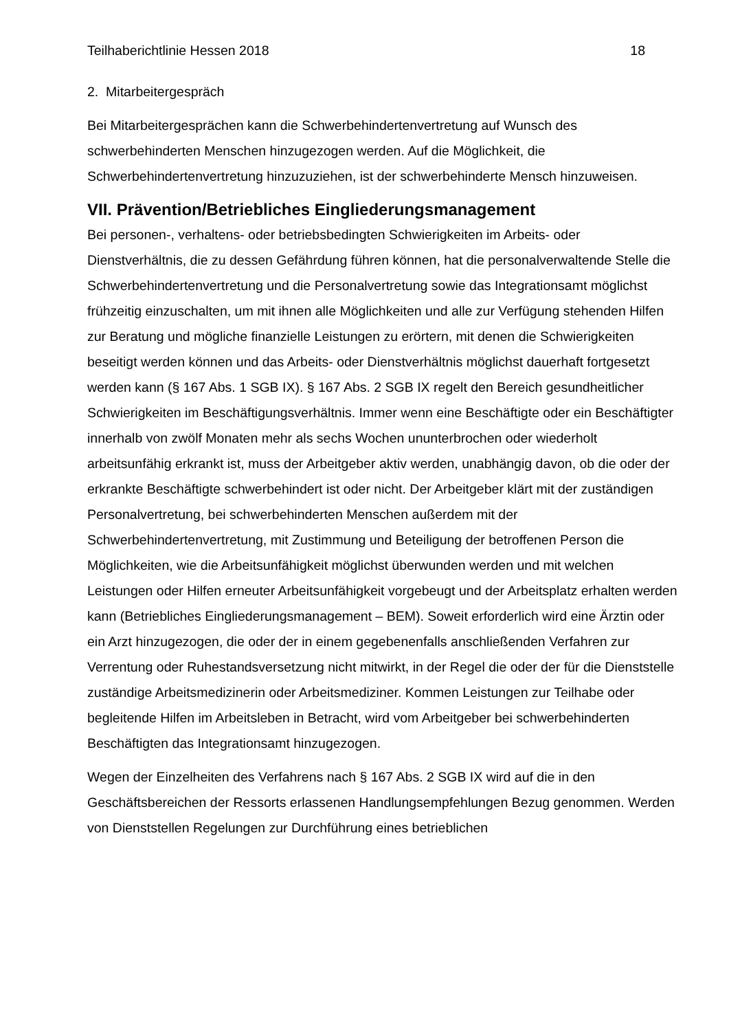Teilhaberichtlinie Hessen 2018 18
2. Mitarbeitergespräch
Bei Mitarbeitergesprächen kann die Schwerbehindertenvertretung auf Wunsch des schwerbehinderten Menschen hinzugezogen werden. Auf die Möglichkeit, die Schwerbehindertenvertretung hinzuzuziehen, ist der schwerbehinderte Mensch hinzuweisen.
VII. Prävention/Betriebliches Eingliederungsmanagement
Bei personen-, verhaltens- oder betriebsbedingten Schwierigkeiten im Arbeits- oder Dienstverhältnis, die zu dessen Gefährdung führen können, hat die personalverwaltende Stelle die Schwerbehindertenvertretung und die Personalvertretung sowie das Integrationsamt möglichst frühzeitig einzuschalten, um mit ihnen alle Möglichkeiten und alle zur Verfügung stehenden Hilfen zur Beratung und mögliche finanzielle Leistungen zu erörtern, mit denen die Schwierigkeiten beseitigt werden können und das Arbeits- oder Dienstverhältnis möglichst dauerhaft fortgesetzt werden kann (§ 167 Abs. 1 SGB IX). § 167 Abs. 2 SGB IX regelt den Bereich gesundheitlicher Schwierigkeiten im Beschäftigungsverhältnis. Immer wenn eine Beschäftigte oder ein Beschäftigter innerhalb von zwölf Monaten mehr als sechs Wochen ununterbrochen oder wiederholt arbeitsunfähig erkrankt ist, muss der Arbeitgeber aktiv werden, unabhängig davon, ob die oder der erkrankte Beschäftigte schwerbehindert ist oder nicht. Der Arbeitgeber klärt mit der zuständigen Personalvertretung, bei schwerbehinderten Menschen außerdem mit der Schwerbehindertenvertretung, mit Zustimmung und Beteiligung der betroffenen Person die Möglichkeiten, wie die Arbeitsunfähigkeit möglichst überwunden werden und mit welchen Leistungen oder Hilfen erneuter Arbeitsunfähigkeit vorgebeugt und der Arbeitsplatz erhalten werden kann (Betriebliches Eingliederungsmanagement – BEM). Soweit erforderlich wird eine Ärztin oder ein Arzt hinzugezogen, die oder der in einem gegebenenfalls anschließenden Verfahren zur Verrentung oder Ruhestandsversetzung nicht mitwirkt, in der Regel die oder der für die Dienststelle zuständige Arbeitsmedizinerin oder Arbeitsmediziner. Kommen Leistungen zur Teilhabe oder begleitende Hilfen im Arbeitsleben in Betracht, wird vom Arbeitgeber bei schwerbehinderten Beschäftigten das Integrationsamt hinzugezogen.
Wegen der Einzelheiten des Verfahrens nach § 167 Abs. 2 SGB IX wird auf die in den Geschäftsbereichen der Ressorts erlassenen Handlungsempfehlungen Bezug genommen. Werden von Dienststellen Regelungen zur Durchführung eines betrieblichen